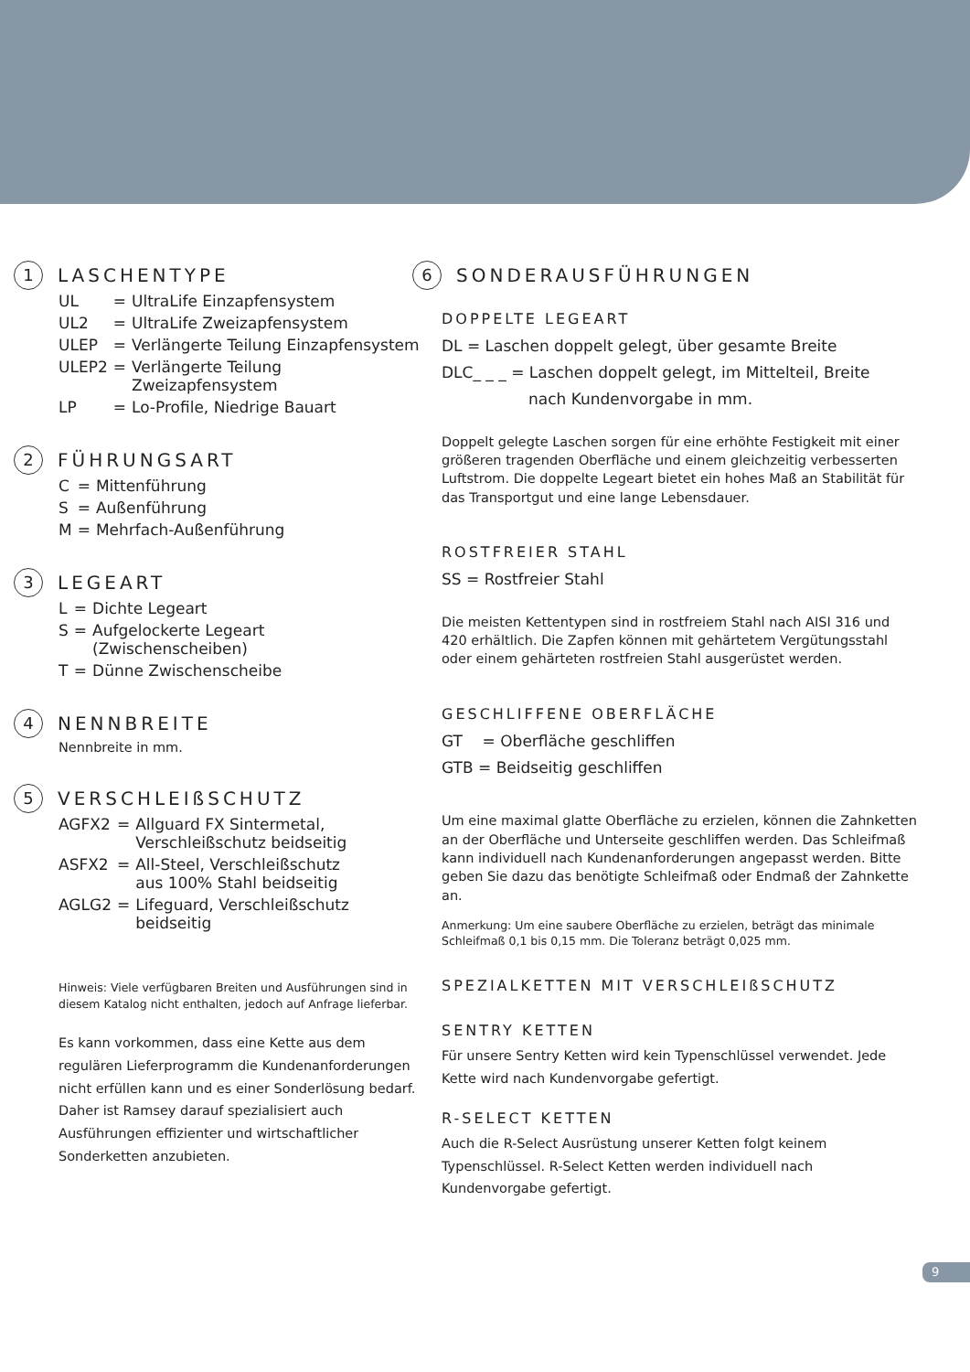1 LASCHENTYPE
| UL | = | UltraLife Einzapfensystem |
| UL2 | = | UltraLife Zweizapfensystem |
| ULEP | = | Verlängerte Teilung Einzapfensystem |
| ULEP2 | = | Verlängerte Teilung Zweizapfensystem |
| LP | = | Lo-Profile, Niedrige Bauart |
2 FÜHRUNGSART
| C | = | Mittenführung |
| S | = | Außenführung |
| M | = | Mehrfach-Außenführung |
3 LEGEART
| L | = | Dichte Legeart |
| S | = | Aufgelockerte Legeart (Zwischenscheiben) |
| T | = | Dünne Zwischenscheibe |
4 NENNBREITE
Nennbreite in mm.
5 VERSCHLEIßSCHUTZ
| AGFX2 | = | Allguard FX Sintermetal, Verschleißschutz beidseitig |
| ASFX2 | = | All-Steel, Verschleißschutz aus 100% Stahl beidseitig |
| AGLG2 | = | Lifeguard, Verschleißschutz beidseitig |
Hinweis: Viele verfügbaren Breiten und Ausführungen sind in diesem Katalog nicht enthalten, jedoch auf Anfrage lieferbar.
Es kann vorkommen, dass eine Kette aus dem regulären Lieferprogramm die Kundenanforderungen nicht erfüllen kann und es einer Sonderlösung bedarf. Daher ist Ramsey darauf spezialisiert auch Ausführungen effizienter und wirtschaftlicher Sonderketten anzubieten.
6 SONDERAUSFÜHRUNGEN
DOPPELTE LEGEART
DL = Laschen doppelt gelegt, über gesamte Breite
DLC_ _ _ = Laschen doppelt gelegt, im Mittelteil, Breite
nach Kundenvorgabe in mm.
Doppelt gelegte Laschen sorgen für eine erhöhte Festigkeit mit einer größeren tragenden Oberfläche und einem gleichzeitig verbesserten Luftstrom. Die doppelte Legeart bietet ein hohes Maß an Stabilität für das Transportgut und eine lange Lebensdauer.
ROSTFREIER STAHL
SS = Rostfreier Stahl
Die meisten Kettentypen sind in rostfreiem Stahl nach AISI 316 und 420 erhältlich. Die Zapfen können mit gehärtetem Vergütungsstahl oder einem gehärteten rostfreien Stahl ausgerüstet werden.
GESCHLIFFENE OBERFLÄCHE
GT = Oberfläche geschliffen
GTB = Beidseitig geschliffen
Um eine maximal glatte Oberfläche zu erzielen, können die Zahnketten an der Oberfläche und Unterseite geschliffen werden. Das Schleifmaß kann individuell nach Kundenanforderungen angepasst werden. Bitte geben Sie dazu das benötigte Schleifmaß oder Endmaß der Zahnkette an.
Anmerkung: Um eine saubere Oberfläche zu erzielen, beträgt das minimale Schleifmaß 0,1 bis 0,15 mm. Die Toleranz beträgt 0,025 mm.
SPEZIALKETTEN MIT VERSCHLEIßSCHUTZ
SENTRY KETTEN
Für unsere Sentry Ketten wird kein Typenschlüssel verwendet. Jede Kette wird nach Kundenvorgabe gefertigt.
R-SELECT KETTEN
Auch die R-Select Ausrüstung unserer Ketten folgt keinem Typenschlüssel. R-Select Ketten werden individuell nach Kundenvorgabe gefertigt.
9